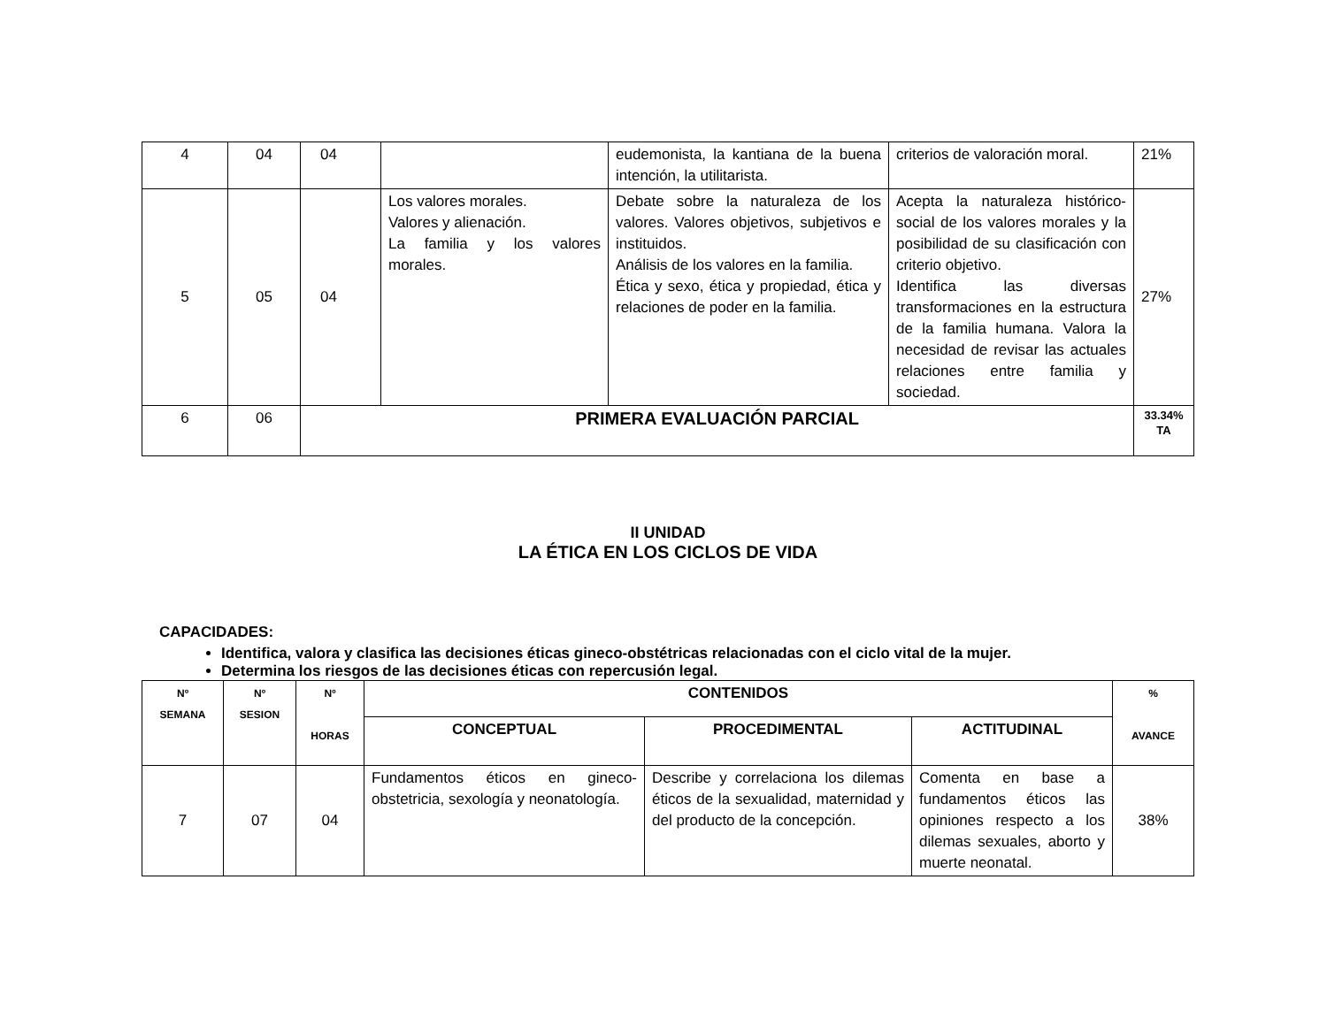| 4 | 04 | 04 | | eudemonista, la kantiana de la buena intención, la utilitarista. | criterios de valoración moral. | 21% |
| 5 | 05 | 04 | Los valores morales. Valores y alienación. La familia y los valores morales. | Debate sobre la naturaleza de los valores. Valores objetivos, subjetivos e instituidos. Análisis de los valores en la familia. Ética y sexo, ética y propiedad, ética y relaciones de poder en la familia. | Acepta la naturaleza histórico-social de los valores morales y la posibilidad de su clasificación con criterio objetivo. Identifica las diversas transformaciones en la estructura de la familia humana. Valora la necesidad de revisar las actuales relaciones entre familia y sociedad. | 27% |
| 6 | 06 | PRIMERA EVALUACIÓN PARCIAL | | | | 33.34% TA |
II UNIDAD
LA ÉTICA EN LOS CICLOS DE VIDA
CAPACIDADES:
Identifica, valora y clasifica las decisiones éticas gineco-obstétricas relacionadas con el ciclo vital de la mujer.
Determina los riesgos de las decisiones éticas con repercusión legal.
| Nº SEMANA | Nº SESION | Nº HORAS | CONTENIDOS | | | % AVANCE |
| --- | --- | --- | --- | --- | --- | --- |
| | | | CONCEPTUAL | PROCEDIMENTAL | ACTITUDINAL | |
| 7 | 07 | 04 | Fundamentos éticos en gineco-obstetricia, sexología y neonatología. | Describe y correlaciona los dilemas éticos de la sexualidad, maternidad y del producto de la concepción. | Comenta en base a fundamentos éticos las opiniones respecto a los dilemas sexuales, aborto y muerte neonatal. | 38% |